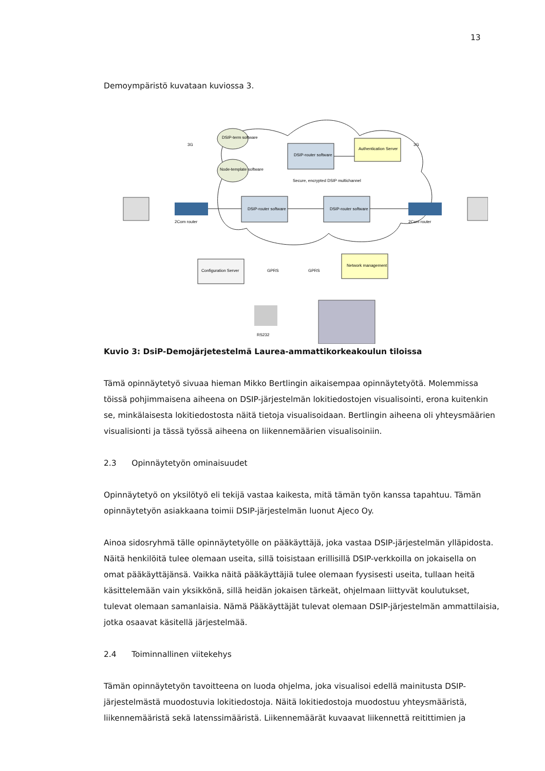13
Demoympäristö kuvataan kuviossa 3.
DSIP-term software
Node-template software
DSIP-router software
Authentication Server
DSIP-router software
DSIP-router software
Secure, encrypted DSIP multichannel
Configuration Server
Network management
2Com router
2Com router
3G
3G
GPRS
GPRS
RS232
Kuvio 3: DsiP-Demojärjetestelmä Laurea-ammattikorkeakoulun tiloissa
Tämä opinnäytetyö sivuaa hieman Mikko Bertlingin aikaisempaa opinnäytetyötä. Molemmissa töissä pohjimmaisena aiheena on DSIP-järjestelmän lokitiedostojen visualisointi, erona kuitenkin se, minkälaisesta lokitiedostosta näitä tietoja visualisoidaan. Bertlingin aiheena oli yhteysmäärien visualisionti ja tässä työssä aiheena on liikennemäärien visualisoiniin.
2.3 Opinnäytetyön ominaisuudet
Opinnäytetyö on yksilötyö eli tekijä vastaa kaikesta, mitä tämän työn kanssa tapahtuu. Tämän opinnäytetyön asiakkaana toimii DSIP-järjestelmän luonut Ajeco Oy.
Ainoa sidosryhmä tälle opinnäytetyölle on pääkäyttäjä, joka vastaa DSIP-järjestelmän ylläpidosta. Näitä henkilöitä tulee olemaan useita, sillä toisistaan erillisillä DSIP-verkkoilla on jokaisella on omat pääkäyttäjänsä. Vaikka näitä pääkäyttäjiä tulee olemaan fyysisesti useita, tullaan heitä käsittelemään vain yksikkönä, sillä heidän jokaisen tärkeät, ohjelmaan liittyvät koulutukset, tulevat olemaan samanlaisia. Nämä Pääkäyttäjät tulevat olemaan DSIP-järjestelmän ammattilaisia, jotka osaavat käsitellä järjestelmää.
2.4 Toiminnallinen viitekehys
Tämän opinnäytetyön tavoitteena on luoda ohjelma, joka visualisoi edellä mainitusta DSIP-järjestelmästä muodostuvia lokitiedostoja. Näitä lokitiedostoja muodostuu yhteysmääristä, liikennemääristä sekä latenssimääristä. Liikennemäärät kuvaavat liikennettä reitittimien ja